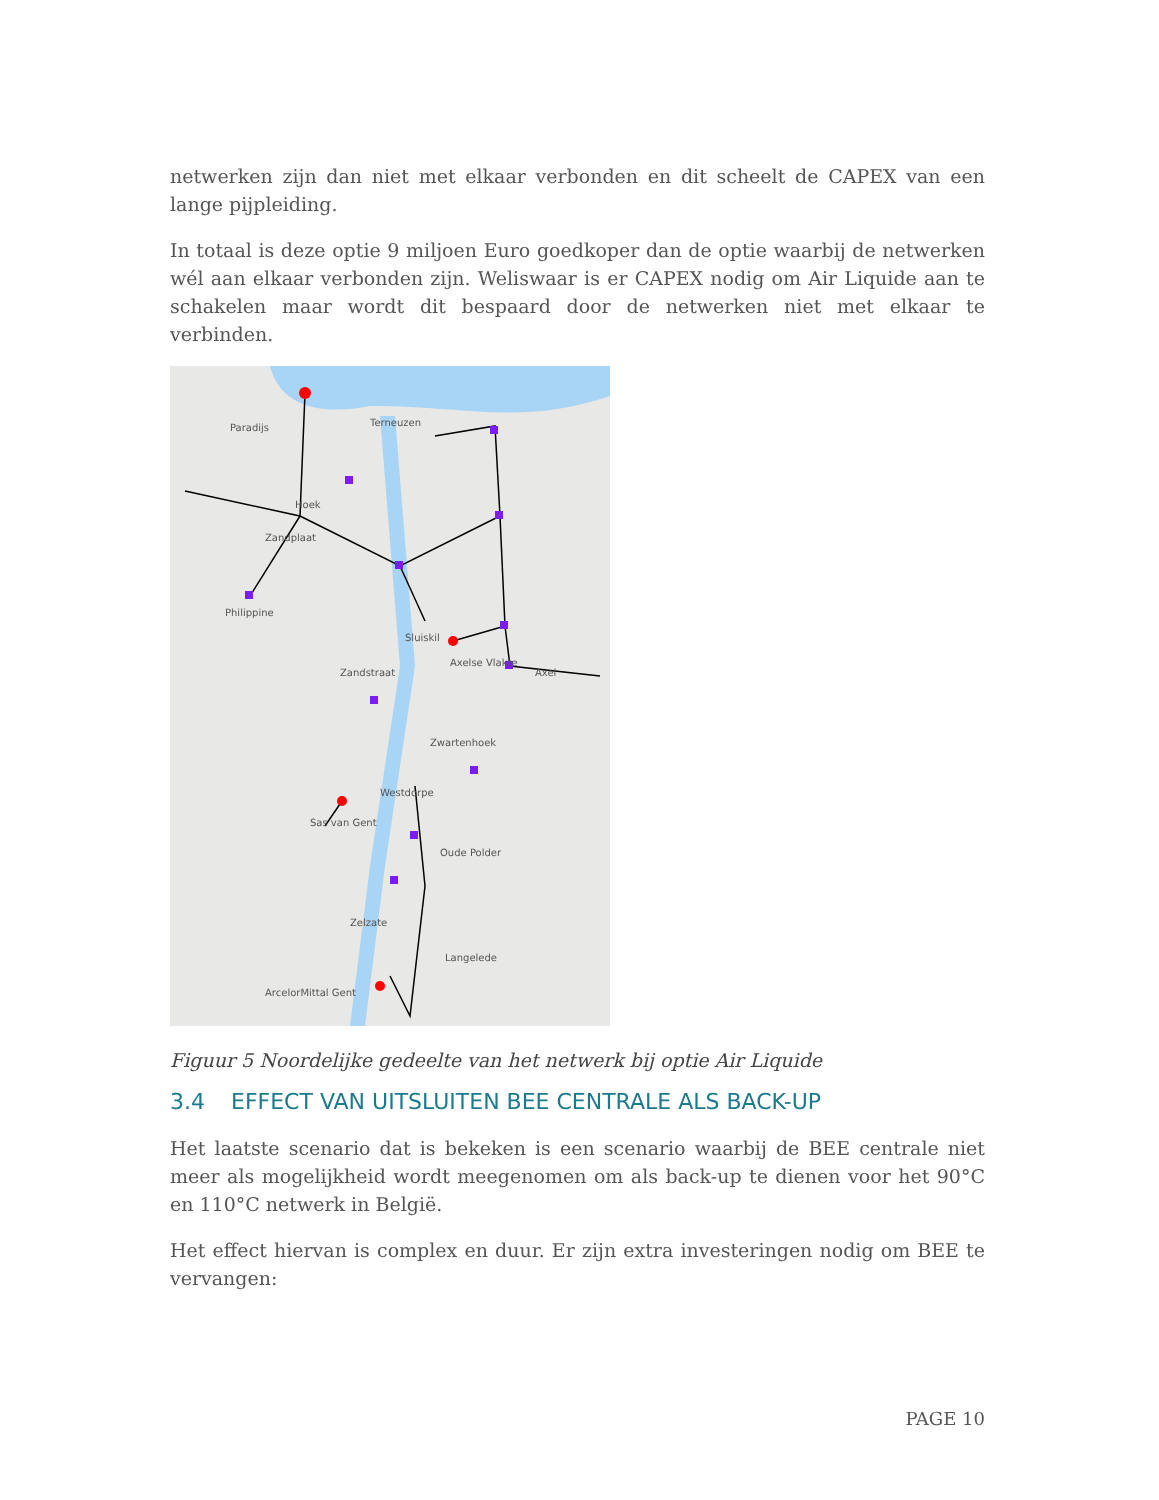netwerken zijn dan niet met elkaar verbonden en dit scheelt de CAPEX van een lange pijpleiding.
In totaal is deze optie 9 miljoen Euro goedkoper dan de optie waarbij de netwerken wél aan elkaar verbonden zijn. Weliswaar is er CAPEX nodig om Air Liquide aan te schakelen maar wordt dit bespaard door de netwerken niet met elkaar te verbinden.
Terneuzen
Paradijs
Hoek
Zandplaat
Philippine
Sluiskil
Axelse Vlakte
Zandstraat
Zwartenhoek
Westdorpe
Sas van Gent
Oude Polder
Zelzate
Langelede
ArcelorMittal Gent
Axel
Figuur 5 Noordelijke gedeelte van het netwerk bij optie Air Liquide
3.4 EFFECT VAN UITSLUITEN BEE CENTRALE ALS BACK-UP
Het laatste scenario dat is bekeken is een scenario waarbij de BEE centrale niet meer als mogelijkheid wordt meegenomen om als back-up te dienen voor het 90°C en 110°C netwerk in België.
Het effect hiervan is complex en duur. Er zijn extra investeringen nodig om BEE te vervangen:
PAGE 10